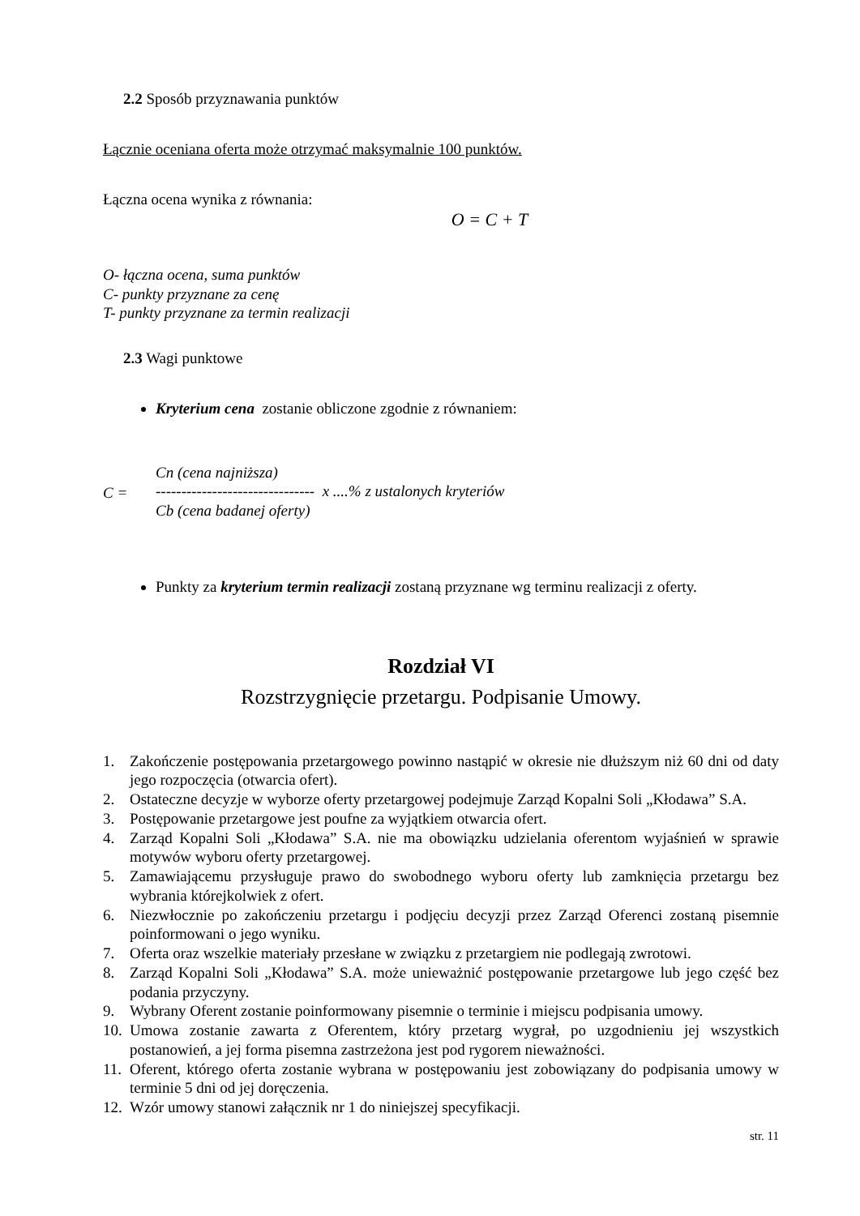2.2 Sposób przyznawania punktów
Łącznie oceniana oferta może otrzymać maksymalnie 100 punktów.
Łączna ocena wynika z równania:
O = C + T
O- łączna ocena, suma punktów
C- punkty przyznane za cenę
T- punkty przyznane za termin realizacji
2.3 Wagi punktowe
Kryterium cena zostanie obliczone zgodnie z równaniem:
C =
Cn (cena najniższa)
------------------------------- x ....% z ustalonych kryteriów
Cb (cena badanej oferty)
Punkty za kryterium termin realizacji zostaną przyznane wg terminu realizacji z oferty.
Rozdział VI
Rozstrzygnięcie przetargu. Podpisanie Umowy.
1. Zakończenie postępowania przetargowego powinno nastąpić w okresie nie dłuższym niż 60 dni od daty jego rozpoczęcia (otwarcia ofert).
2. Ostateczne decyzje w wyborze oferty przetargowej podejmuje Zarząd Kopalni Soli „Kłodawa” S.A.
3. Postępowanie przetargowe jest poufne za wyjątkiem otwarcia ofert.
4. Zarząd Kopalni Soli „Kłodawa” S.A. nie ma obowiązku udzielania oferentom wyjaśnień w sprawie motywów wyboru oferty przetargowej.
5. Zamawiającemu przysługuje prawo do swobodnego wyboru oferty lub zamknięcia przetargu bez wybrania którejkolwiek z ofert.
6. Niezwłocznie po zakończeniu przetargu i podjęciu decyzji przez Zarząd Oferenci zostaną pisemnie poinformowani o jego wyniku.
7. Oferta oraz wszelkie materiały przesłane w związku z przetargiem nie podlegają zwrotowi.
8. Zarząd Kopalni Soli „Kłodawa” S.A. może unieważnić postępowanie przetargowe lub jego część bez podania przyczyny.
9. Wybrany Oferent zostanie poinformowany pisemnie o terminie i miejscu podpisania umowy.
10. Umowa zostanie zawarta z Oferentem, który przetarg wygrał, po uzgodnieniu jej wszystkich postanowień, a jej forma pisemna zastrzeżona jest pod rygorem nieważności.
11. Oferent, którego oferta zostanie wybrana w postępowaniu jest zobowiązany do podpisania umowy w terminie 5 dni od jej doręczenia.
12. Wzór umowy stanowi załącznik nr 1 do niniejszej specyfikacji.
str. 11